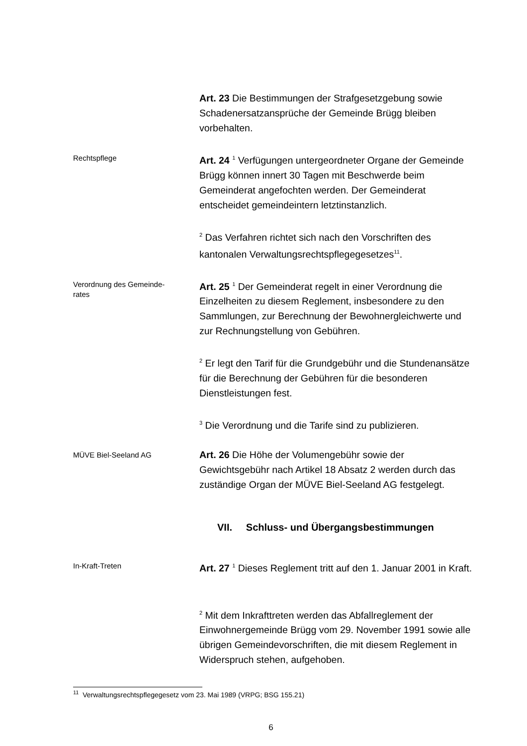Art. 23 Die Bestimmungen der Strafgesetzgebung sowie Schadenersatzansprüche der Gemeinde Brügg bleiben vorbehalten.
Rechtspflege
Art. 24 <sup>1</sup> Verfügungen untergeordneter Organe der Gemeinde Brügg können innert 30 Tagen mit Beschwerde beim Gemeinderat angefochten werden. Der Gemeinderat entscheidet gemeindeintern letztinstanzlich.
<sup>2</sup> Das Verfahren richtet sich nach den Vorschriften des kantonalen Verwaltungsrechtspflegegesetzes<sup>11</sup>.
Verordnung des Gemeinde-
rates
Art. 25 <sup>1</sup> Der Gemeinderat regelt in einer Verordnung die Einzelheiten zu diesem Reglement, insbesondere zu den Sammlungen, zur Berechnung der Bewohnergleichwerte und zur Rechnungstellung von Gebühren.
<sup>2</sup> Er legt den Tarif für die Grundgebühr und die Stundenansätze für die Berechnung der Gebühren für die besonderen Dienstleistungen fest.
<sup>3</sup> Die Verordnung und die Tarife sind zu publizieren.
MÜVE Biel-Seeland AG
Art. 26 Die Höhe der Volumengebühr sowie der Gewichtsgebühr nach Artikel 18 Absatz 2 werden durch das zuständige Organ der MÜVE Biel-Seeland AG festgelegt.
VII. Schluss- und Übergangsbestimmungen
In-Kraft-Treten
Art. 27 <sup>1</sup> Dieses Reglement tritt auf den 1. Januar 2001 in Kraft.
<sup>2</sup> Mit dem Inkrafttreten werden das Abfallreglement der Einwohnergemeinde Brügg vom 29. November 1991 sowie alle übrigen Gemeindevorschriften, die mit diesem Reglement in Widerspruch stehen, aufgehoben.
<sup>11</sup> Verwaltungsrechtspflegegesetz vom 23. Mai 1989 (VRPG; BSG 155.21)
6